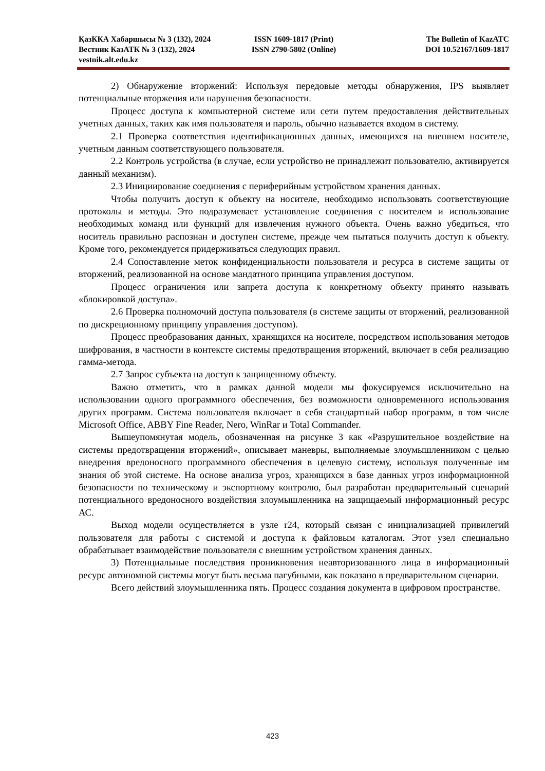ҚазККА Хабаршысы № 3 (132), 2024 ISSN 1609-1817 (Print) The Bulletin of KazATC
Вестник КазАТК № 3 (132), 2024 ISSN 2790-5802 (Online) DOI 10.52167/1609-1817
vestnik.alt.edu.kz
2) Обнаружение вторжений: Используя передовые методы обнаружения, IPS выявляет потенциальные вторжения или нарушения безопасности.
Процесс доступа к компьютерной системе или сети путем предоставления действительных учетных данных, таких как имя пользователя и пароль, обычно называется входом в систему.
2.1 Проверка соответствия идентификационных данных, имеющихся на внешнем носителе, учетным данным соответствующего пользователя.
2.2 Контроль устройства (в случае, если устройство не принадлежит пользователю, активируется данный механизм).
2.3 Инициирование соединения с периферийным устройством хранения данных.
Чтобы получить доступ к объекту на носителе, необходимо использовать соответствующие протоколы и методы. Это подразумевает установление соединения с носителем и использование необходимых команд или функций для извлечения нужного объекта. Очень важно убедиться, что носитель правильно распознан и доступен системе, прежде чем пытаться получить доступ к объекту. Кроме того, рекомендуется придерживаться следующих правил.
2.4 Сопоставление меток конфиденциальности пользователя и ресурса в системе защиты от вторжений, реализованной на основе мандатного принципа управления доступом.
Процесс ограничения или запрета доступа к конкретному объекту принято называть «блокировкой доступа».
2.6 Проверка полномочий доступа пользователя (в системе защиты от вторжений, реализованной по дискреционному принципу управления доступом).
Процесс преобразования данных, хранящихся на носителе, посредством использования методов шифрования, в частности в контексте системы предотвращения вторжений, включает в себя реализацию гамма-метода.
2.7 Запрос субъекта на доступ к защищенному объекту.
Важно отметить, что в рамках данной модели мы фокусируемся исключительно на использовании одного программного обеспечения, без возможности одновременного использования других программ. Система пользователя включает в себя стандартный набор программ, в том числе Microsoft Office, ABBY Fine Reader, Nero, WinRar и Total Commander.
Вышеупомянутая модель, обозначенная на рисунке 3 как «Разрушительное воздействие на системы предотвращения вторжений», описывает маневры, выполняемые злоумышленником с целью внедрения вредоносного программного обеспечения в целевую систему, используя полученные им знания об этой системе. На основе анализа угроз, хранящихся в базе данных угроз информационной безопасности по техническому и экспортному контролю, был разработан предварительный сценарий потенциального вредоносного воздействия злоумышленника на защищаемый информационный ресурс АС.
Выход модели осуществляется в узле r24, который связан с инициализацией привилегий пользователя для работы с системой и доступа к файловым каталогам. Этот узел специально обрабатывает взаимодействие пользователя с внешним устройством хранения данных.
3) Потенциальные последствия проникновения неавторизованного лица в информационный ресурс автономной системы могут быть весьма пагубными, как показано в предварительном сценарии.
Всего действий злоумышленника пять. Процесс создания документа в цифровом пространстве.
423